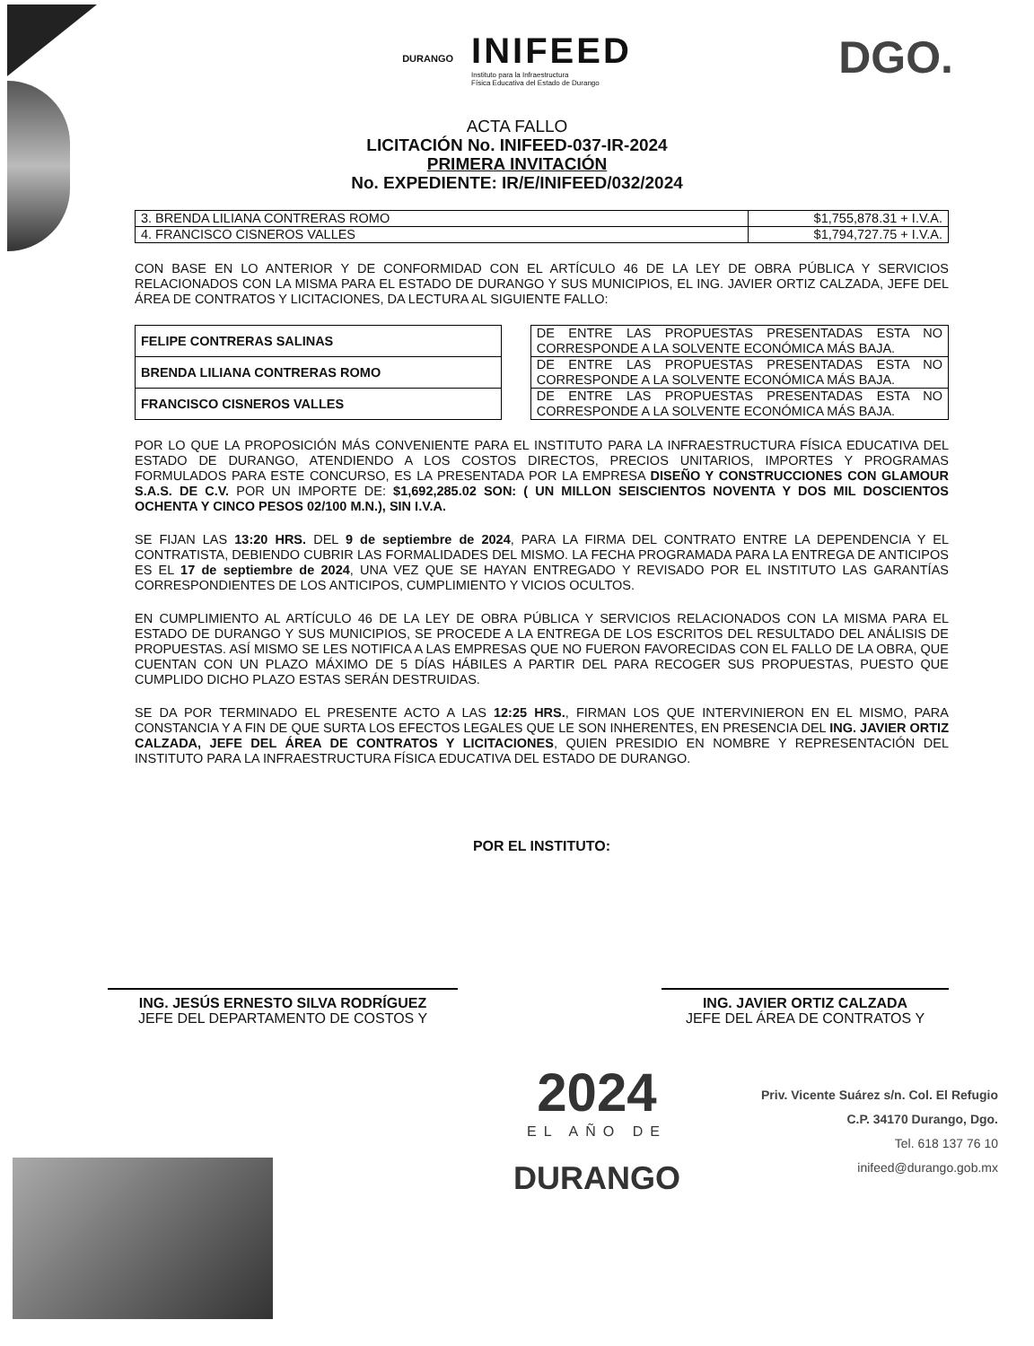DURANGO
INIFEED
Instituto para la Infraestructura
Física Educativa del Estado de Durango
DGO.
ACTA FALLO
LICITACIÓN No. INIFEED-037-IR-2024
PRIMERA INVITACIÓN
No. EXPEDIENTE: IR/E/INIFEED/032/2024
| 3. BRENDA LILIANA CONTRERAS ROMO | $1,755,878.31 + I.V.A. |
| 4. FRANCISCO CISNEROS VALLES | $1,794,727.75 + I.V.A. |
CON BASE EN LO ANTERIOR Y DE CONFORMIDAD CON EL ARTÍCULO 46 DE LA LEY DE OBRA PÚBLICA Y SERVICIOS RELACIONADOS CON LA MISMA PARA EL ESTADO DE DURANGO Y SUS MUNICIPIOS, EL ING. JAVIER ORTIZ CALZADA, JEFE DEL ÁREA DE CONTRATOS Y LICITACIONES, DA LECTURA AL SIGUIENTE FALLO:
| FELIPE CONTRERAS SALINAS | | DE ENTRE LAS PROPUESTAS PRESENTADAS ESTA NO CORRESPONDE A LA SOLVENTE ECONÓMICA MÁS BAJA. |
| BRENDA LILIANA CONTRERAS ROMO | | DE ENTRE LAS PROPUESTAS PRESENTADAS ESTA NO CORRESPONDE A LA SOLVENTE ECONÓMICA MÁS BAJA. |
| FRANCISCO CISNEROS VALLES | | DE ENTRE LAS PROPUESTAS PRESENTADAS ESTA NO CORRESPONDE A LA SOLVENTE ECONÓMICA MÁS BAJA. |
POR LO QUE LA PROPOSICIÓN MÁS CONVENIENTE PARA EL INSTITUTO PARA LA INFRAESTRUCTURA FÍSICA EDUCATIVA DEL ESTADO DE DURANGO, ATENDIENDO A LOS COSTOS DIRECTOS, PRECIOS UNITARIOS, IMPORTES Y PROGRAMAS FORMULADOS PARA ESTE CONCURSO, ES LA PRESENTADA POR LA EMPRESA DISEÑO Y CONSTRUCCIONES CON GLAMOUR S.A.S. DE C.V. POR UN IMPORTE DE: $1,692,285.02 SON: ( UN MILLON SEISCIENTOS NOVENTA Y DOS MIL DOSCIENTOS OCHENTA Y CINCO PESOS 02/100 M.N.), SIN I.V.A.
SE FIJAN LAS 13:20 HRS. DEL 9 de septiembre de 2024, PARA LA FIRMA DEL CONTRATO ENTRE LA DEPENDENCIA Y EL CONTRATISTA, DEBIENDO CUBRIR LAS FORMALIDADES DEL MISMO. LA FECHA PROGRAMADA PARA LA ENTREGA DE ANTICIPOS ES EL 17 de septiembre de 2024, UNA VEZ QUE SE HAYAN ENTREGADO Y REVISADO POR EL INSTITUTO LAS GARANTÍAS CORRESPONDIENTES DE LOS ANTICIPOS, CUMPLIMIENTO Y VICIOS OCULTOS.
EN CUMPLIMIENTO AL ARTÍCULO 46 DE LA LEY DE OBRA PÚBLICA Y SERVICIOS RELACIONADOS CON LA MISMA PARA EL ESTADO DE DURANGO Y SUS MUNICIPIOS, SE PROCEDE A LA ENTREGA DE LOS ESCRITOS DEL RESULTADO DEL ANÁLISIS DE PROPUESTAS. ASÍ MISMO SE LES NOTIFICA A LAS EMPRESAS QUE NO FUERON FAVORECIDAS CON EL FALLO DE LA OBRA, QUE CUENTAN CON UN PLAZO MÁXIMO DE 5 DÍAS HÁBILES A PARTIR DEL PARA RECOGER SUS PROPUESTAS, PUESTO QUE CUMPLIDO DICHO PLAZO ESTAS SERÁN DESTRUIDAS.
SE DA POR TERMINADO EL PRESENTE ACTO A LAS 12:25 HRS., FIRMAN LOS QUE INTERVINIERON EN EL MISMO, PARA CONSTANCIA Y A FIN DE QUE SURTA LOS EFECTOS LEGALES QUE LE SON INHERENTES, EN PRESENCIA DEL ING. JAVIER ORTIZ CALZADA, JEFE DEL ÁREA DE CONTRATOS Y LICITACIONES, QUIEN PRESIDIO EN NOMBRE Y REPRESENTACIÓN DEL INSTITUTO PARA LA INFRAESTRUCTURA FÍSICA EDUCATIVA DEL ESTADO DE DURANGO.
POR EL INSTITUTO:
ING. JESÚS ERNESTO SILVA RODRÍGUEZ
JEFE DEL DEPARTAMENTO DE COSTOS Y
ING. JAVIER ORTIZ CALZADA
JEFE DEL ÁREA DE CONTRATOS Y
2024
EL AÑO DE
DURANGO
Priv. Vicente Suárez s/n. Col. El Refugio
C.P. 34170 Durango, Dgo.
Tel. 618 137 76 10
inifeed@durango.gob.mx